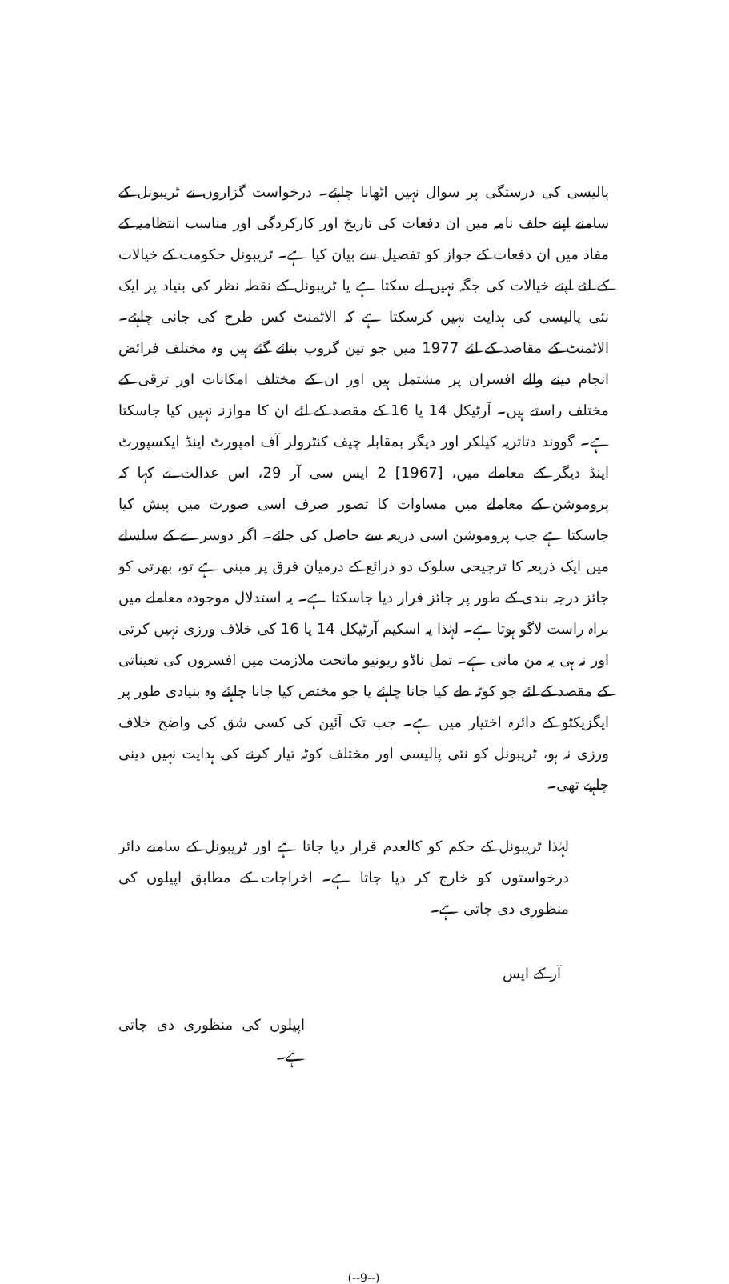پالیسی کی درستگی پر سوال نہیں اٹھانا چاہئے۔ درخواست گزاروں نے ٹریبونل کے سامنے اپنے حلف نامہ میں ان دفعات کی تاریخ اور کارکردگی اور مناسب انتظامیہ کے مفاد میں ان دفعات کے جواز کو تفصیل سے بیان کیا ہے۔ ٹریبونل حکومت کے خیالات کے لئے اپنے خیالات کی جگہ نہیں لے سکتا ہے یا ٹریبونل کے نقطہ نظر کی بنیاد پر ایک نئی پالیسی کی ہدایت نہیں کرسکتا ہے کہ الاٹمنٹ کس طرح کی جانی چاہئے۔ الاٹمنٹ کے مقاصد کے لئے 1977 میں جو تین گروپ بنائے گئے ہیں وہ مختلف فرائض انجام دینے والے افسران پر مشتمل ہیں اور ان کے مختلف امکانات اور ترقی کے مختلف راستے ہیں۔ آرٹیکل 14 یا 16 کے مقصد کے لئے ان کا موازنہ نہیں کیا جاسکتا ہے۔ گووند دتاتریہ کیلکر اور دیگر بمقابلہ چیف کنٹرولر آف امپورٹ اینڈ ایکسپورٹ اینڈ دیگر کے معاملے میں، [1967] 2 ایس سی آر 29، اس عدالت نے کہا کہ پروموشن کے معاملے میں مساوات کا تصور صرف اسی صورت میں پیش کیا جاسکتا ہے جب پروموشن اسی ذریعہ سے حاصل کی جائے۔ اگر دوسرے کے سلسلے میں ایک ذریعہ کا ترجیحی سلوک دو ذرائع کے درمیان فرق پر مبنی ہے تو، بھرتی کو جائز درجہ بندی کے طور پر جائز قرار دیا جاسکتا ہے۔ یہ استدلال موجودہ معاملے میں براہ راست لاگو ہوتا ہے۔ لہٰذا یہ اسکیم آرٹیکل 14 یا 16 کی خلاف ورزی نہیں کرتی اور نہ ہی یہ من مانی ہے۔ تمل ناڈو ریونیو ماتحت ملازمت میں افسروں کی تعیناتی کے مقصد کے لئے جو کوٹہ طے کیا جانا چاہئے یا جو مختص کیا جانا چاہئے وہ بنیادی طور پر ایگزیکٹو کے دائرہ اختیار میں ہے۔ جب تک آئین کی کسی شق کی واضح خلاف ورزی نہ ہو، ٹریبونل کو نئی پالیسی اور مختلف کوٹہ تیار کرنے کی ہدایت نہیں دینی چاہیے تھی۔
لہٰذا ٹریبونل کے حکم کو کالعدم قرار دیا جاتا ہے اور ٹریبونل کے سامنے دائر درخواستوں کو خارج کر دیا جاتا ہے۔ اخراجات کے مطابق اپیلوں کی منظوری دی جاتی ہے۔
آر کے ایس
اپیلوں کی منظوری دی جاتی ہے۔
(--9--)